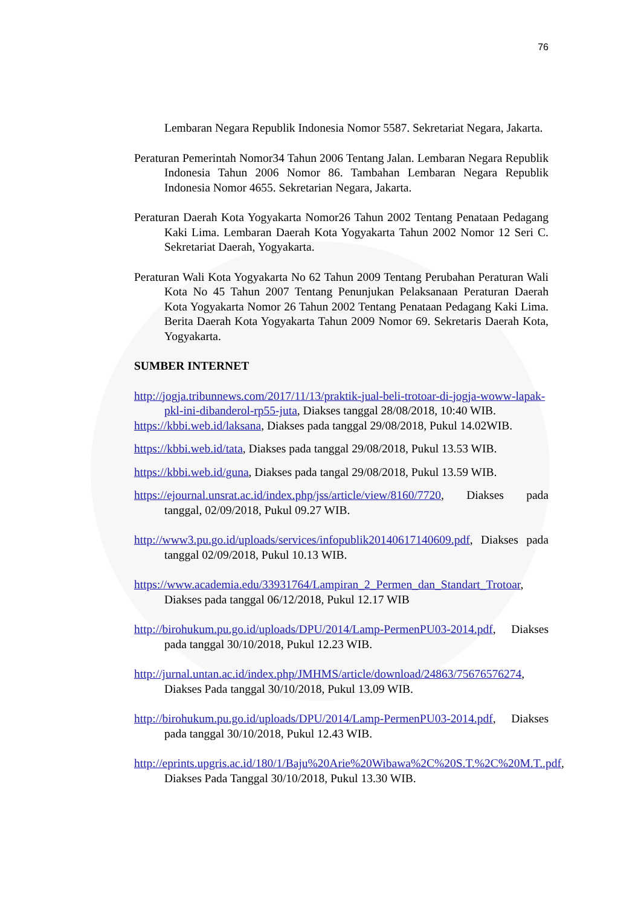76
Lembaran Negara Republik Indonesia Nomor 5587. Sekretariat Negara, Jakarta.
Peraturan Pemerintah Nomor34 Tahun 2006 Tentang Jalan. Lembaran Negara Republik Indonesia Tahun 2006 Nomor 86. Tambahan Lembaran Negara Republik Indonesia Nomor 4655. Sekretarian Negara, Jakarta.
Peraturan Daerah Kota Yogyakarta Nomor26 Tahun 2002 Tentang Penataan Pedagang Kaki Lima. Lembaran Daerah Kota Yogyakarta Tahun 2002 Nomor 12 Seri C. Sekretariat Daerah, Yogyakarta.
Peraturan Wali Kota Yogyakarta No 62 Tahun 2009 Tentang Perubahan Peraturan Wali Kota No 45 Tahun 2007 Tentang Penunjukan Pelaksanaan Peraturan Daerah Kota Yogyakarta Nomor 26 Tahun 2002 Tentang Penataan Pedagang Kaki Lima. Berita Daerah Kota Yogyakarta Tahun 2009 Nomor 69. Sekretaris Daerah Kota, Yogyakarta.
SUMBER INTERNET
http://jogja.tribunnews.com/2017/11/13/praktik-jual-beli-trotoar-di-jogja-woww-lapak-pkl-ini-dibanderol-rp55-juta, Diakses tanggal 28/08/2018, 10:40 WIB.
https://kbbi.web.id/laksana, Diakses pada tanggal 29/08/2018, Pukul 14.02WIB.
https://kbbi.web.id/tata, Diakses pada tanggal 29/08/2018, Pukul 13.53 WIB.
https://kbbi.web.id/guna, Diakses pada tangal 29/08/2018, Pukul 13.59 WIB.
https://ejournal.unsrat.ac.id/index.php/jss/article/view/8160/7720, Diakses pada tanggal, 02/09/2018, Pukul 09.27 WIB.
http://www3.pu.go.id/uploads/services/infopublik20140617140609.pdf, Diakses pada tanggal 02/09/2018, Pukul 10.13 WIB.
https://www.academia.edu/33931764/Lampiran_2_Permen_dan_Standart_Trotoar, Diakses pada tanggal 06/12/2018, Pukul 12.17 WIB
http://birohukum.pu.go.id/uploads/DPU/2014/Lamp-PermenPU03-2014.pdf, Diakses pada tanggal 30/10/2018, Pukul 12.23 WIB.
http://jurnal.untan.ac.id/index.php/JMHMS/article/download/24863/75676576274, Diakses Pada tanggal 30/10/2018, Pukul 13.09 WIB.
http://birohukum.pu.go.id/uploads/DPU/2014/Lamp-PermenPU03-2014.pdf, Diakses pada tanggal 30/10/2018, Pukul 12.43 WIB.
http://eprints.upgris.ac.id/180/1/Baju%20Arie%20Wibawa%2C%20S.T.%2C%20M.T..pdf, Diakses Pada Tanggal 30/10/2018, Pukul 13.30 WIB.